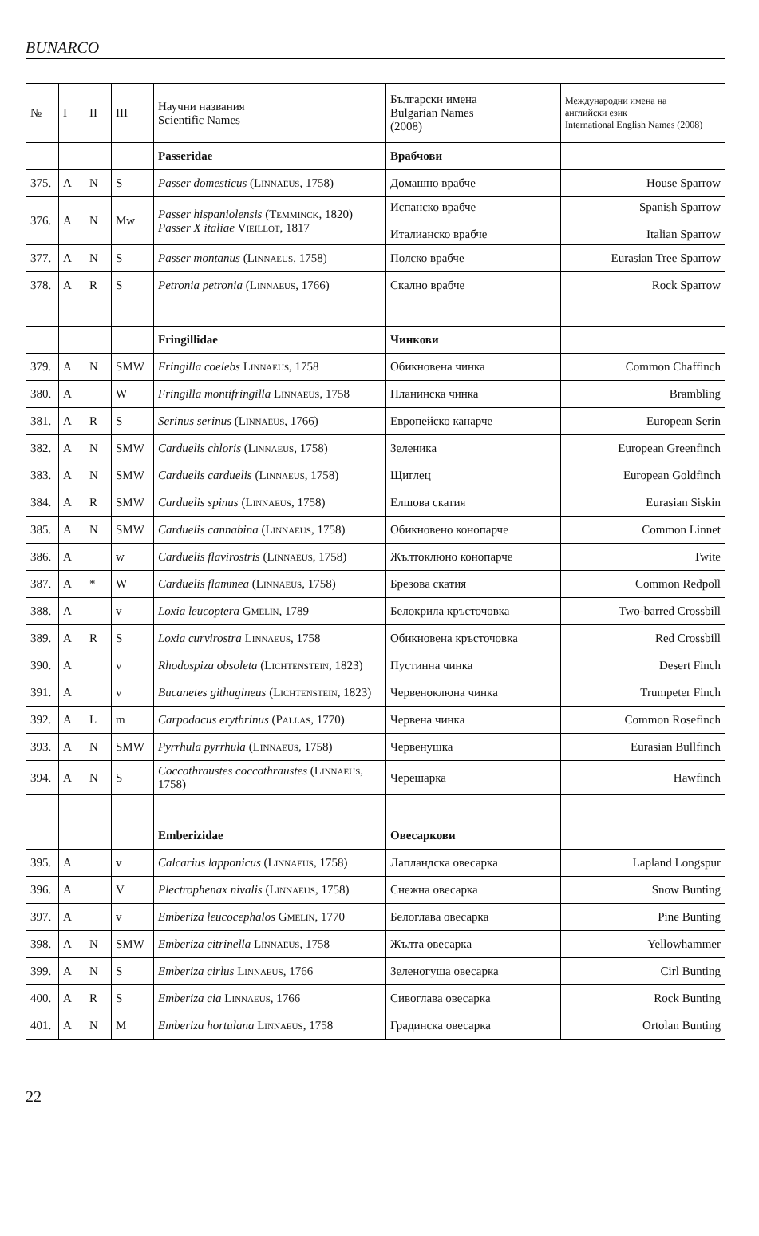BUNARCO
| № | I | II | III | Научни названия Scientific Names | Български имена Bulgarian Names (2008) | Международни имена на английски език International English Names (2008) |
| --- | --- | --- | --- | --- | --- | --- |
| | | | | Passeridae | Врабчови | |
| 375. | A | N | S | Passer domesticus ( Linnaeus , 1758) | Домашно врабче | House Sparrow |
| 376. | A | N | Mw | Passer hispaniolensis ( Temminck , 1820) Passer X italiae Vieillot , 1817 | Испанско врабче Италианско врабче | Spanish Sparrow Italian Sparrow |
| 377. | A | N | S | Passer montanus ( Linnaeus , 1758) | Полско врабче | Eurasian Tree Sparrow |
| 378. | A | R | S | Petronia petronia ( Linnaeus , 1766) | Скално врабче | Rock Sparrow |
| | | | | Fringillidae | Чинкови | |
| 379. | A | N | SMW | Fringilla coelebs Linnaeus , 1758 | Обикновена чинка | Common Chaffinch |
| 380. | A | | W | Fringilla montifringilla Linnaeus , 1758 | Планинска чинка | Brambling |
| 381. | A | R | S | Serinus serinus ( Linnaeus , 1766) | Европейско канарче | European Serin |
| 382. | A | N | SMW | Carduelis chloris ( Linnaeus , 1758) | Зеленика | European Greenfinch |
| 383. | A | N | SMW | Carduelis carduelis ( Linnaeus , 1758) | Щиглец | European Goldfinch |
| 384. | A | R | SMW | Carduelis spinus ( Linnaeus , 1758) | Елшова скатия | Eurasian Siskin |
| 385. | A | N | SMW | Carduelis cannabina ( Linnaeus , 1758) | Обикновено конопарче | Common Linnet |
| 386. | A | | w | Carduelis flavirostris ( Linnaeus , 1758) | Жълтоклюно конопарче | Twite |
| 387. | A | * | W | Carduelis flammea ( Linnaeus , 1758) | Брезова скатия | Common Redpoll |
| 388. | A | | v | Loxia leucoptera Gmelin , 1789 | Белокрила кръсточовка | Two-barred Crossbill |
| 389. | A | R | S | Loxia curvirostra Linnaeus , 1758 | Обикновена кръсточовка | Red Crossbill |
| 390. | A | | v | Rhodospiza obsoleta ( Lichtenstein , 1823) | Пустинна чинка | Desert Finch |
| 391. | A | | v | Bucanetes githagineus ( Lichtenstein , 1823) | Червеноклюна чинка | Trumpeter Finch |
| 392. | A | L | m | Carpodacus erythrinus ( Pallas , 1770) | Червена чинка | Common Rosefinch |
| 393. | A | N | SMW | Pyrrhula pyrrhula ( Linnaeus , 1758) | Червенушка | Eurasian Bullfinch |
| 394. | A | N | S | Coccothraustes coccothraustes ( Linnaeus , 1758) | Черешарка | Hawfinch |
| | | | | Emberizidae | Овесаркови | |
| 395. | A | | v | Calcarius lapponicus ( Linnaeus , 1758) | Лапландска овесарка | Lapland Longspur |
| 396. | A | | V | Plectrophenax nivalis ( Linnaeus , 1758) | Снежна овесарка | Snow Bunting |
| 397. | A | | v | Emberiza leucocephalos Gmelin , 1770 | Белоглава овесарка | Pine Bunting |
| 398. | A | N | SMW | Emberiza citrinella Linnaeus , 1758 | Жълта овесарка | Yellowhammer |
| 399. | A | N | S | Emberiza cirlus Linnaeus , 1766 | Зеленогуша овесарка | Cirl Bunting |
| 400. | A | R | S | Emberiza cia Linnaeus , 1766 | Сивоглава овесарка | Rock Bunting |
| 401. | A | N | M | Emberiza hortulana Linnaeus , 1758 | Градинска овесарка | Ortolan Bunting |
22